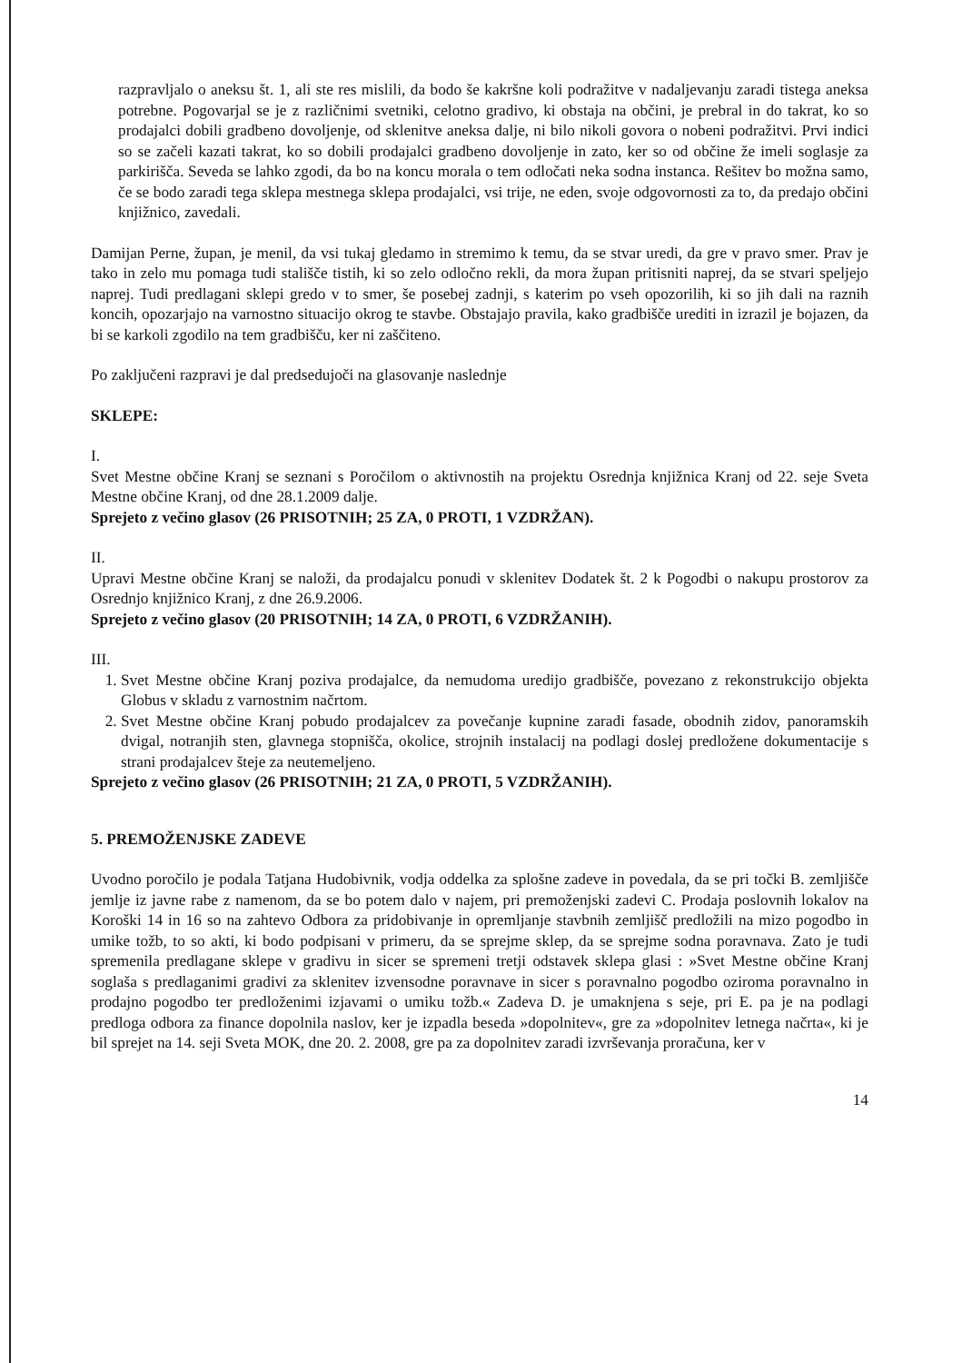razpravljalo o aneksu št. 1, ali ste res mislili, da bodo še kakršne koli podražitve v nadaljevanju zaradi tistega aneksa potrebne. Pogovarjal se je z različnimi svetniki, celotno gradivo, ki obstaja na občini, je prebral in do takrat, ko so prodajalci dobili gradbeno dovoljenje, od sklenitve aneksa dalje, ni bilo nikoli govora o nobeni podražitvi. Prvi indici so se začeli kazati takrat, ko so dobili prodajalci gradbeno dovoljenje in zato, ker so od občine že imeli soglasje za parkirišča. Seveda se lahko zgodi, da bo na koncu morala o tem odločati neka sodna instanca. Rešitev bo možna samo, če se bodo zaradi tega sklepa mestnega sklepa prodajalci, vsi trije, ne eden, svoje odgovornosti za to, da predajo občini knjižnico, zavedali.
Damijan Perne, župan, je menil, da vsi tukaj gledamo in stremimo k temu, da se stvar uredi, da gre v pravo smer. Prav je tako in zelo mu pomaga tudi stališče tistih, ki so zelo odločno rekli, da mora župan pritisniti naprej, da se stvari speljejo naprej. Tudi predlagani sklepi gredo v to smer, še posebej zadnji, s katerim po vseh opozorilih, ki so jih dali na raznih koncih, opozarjajo na varnostno situacijo okrog te stavbe. Obstajajo pravila, kako gradbišče urediti in izrazil je bojazen, da bi se karkoli zgodilo na tem gradbišču, ker ni zaščiteno.
Po zaključeni razpravi je dal predsedujoči na glasovanje naslednje
SKLEPE:
I.
Svet Mestne občine Kranj se seznani s Poročilom o aktivnostih na projektu Osrednja knjižnica Kranj od 22. seje Sveta Mestne občine Kranj, od dne 28.1.2009 dalje.
Sprejeto z večino glasov (26 PRISOTNIH; 25 ZA, 0 PROTI, 1 VZDRŽAN).
II.
Upravi Mestne občine Kranj se naloži, da prodajalcu ponudi v sklenitev Dodatek št. 2 k Pogodbi o nakupu prostorov za Osrednjo knjižnico Kranj, z dne 26.9.2006.
Sprejeto z večino glasov (20 PRISOTNIH; 14 ZA, 0 PROTI, 6 VZDRŽANIH).
III.
1. Svet Mestne občine Kranj poziva prodajalce, da nemudoma uredijo gradbišče, povezano z rekonstrukcijo objekta Globus v skladu z varnostnim načrtom.
2. Svet Mestne občine Kranj pobudo prodajalcev za povečanje kupnine zaradi fasade, obodnih zidov, panoramskih dvigal, notranjih sten, glavnega stopnišča, okolice, strojnih instalacij na podlagi doslej predložene dokumentacije s strani prodajalcev šteje za neutemeljeno.
Sprejeto z večino glasov (26 PRISOTNIH; 21 ZA, 0 PROTI, 5 VZDRŽANIH).
5. PREMOŽENJSKE ZADEVE
Uvodno poročilo je podala Tatjana Hudobivnik, vodja oddelka za splošne zadeve in povedala, da se pri točki B. zemljišče jemlje iz javne rabe z namenom, da se bo potem dalo v najem, pri premoženjski zadevi C. Prodaja poslovnih lokalov na Koroški 14 in 16 so na zahtevo Odbora za pridobivanje in opremljanje stavbnih zemljišč predložili na mizo pogodbo in umike tožb, to so akti, ki bodo podpisani v primeru, da se sprejme sklep, da se sprejme sodna poravnava. Zato je tudi spremenila predlagane sklepe v gradivu in sicer se spremeni tretji odstavek sklepa glasi : »Svet Mestne občine Kranj soglaša s predlaganimi gradivi za sklenitev izvensodne poravnave in sicer s poravnalno pogodbo oziroma poravnalno in prodajno pogodbo ter predloženimi izjavami o umiku tožb.« Zadeva D. je umaknjena s seje, pri E. pa je na podlagi predloga odbora za finance dopolnila naslov, ker je izpadla beseda »dopolnitev«, gre za »dopolnitev letnega načrta«, ki je bil sprejet na 14. seji Sveta MOK, dne 20. 2. 2008, gre pa za dopolnitev zaradi izvrševanja proračuna, ker v
14